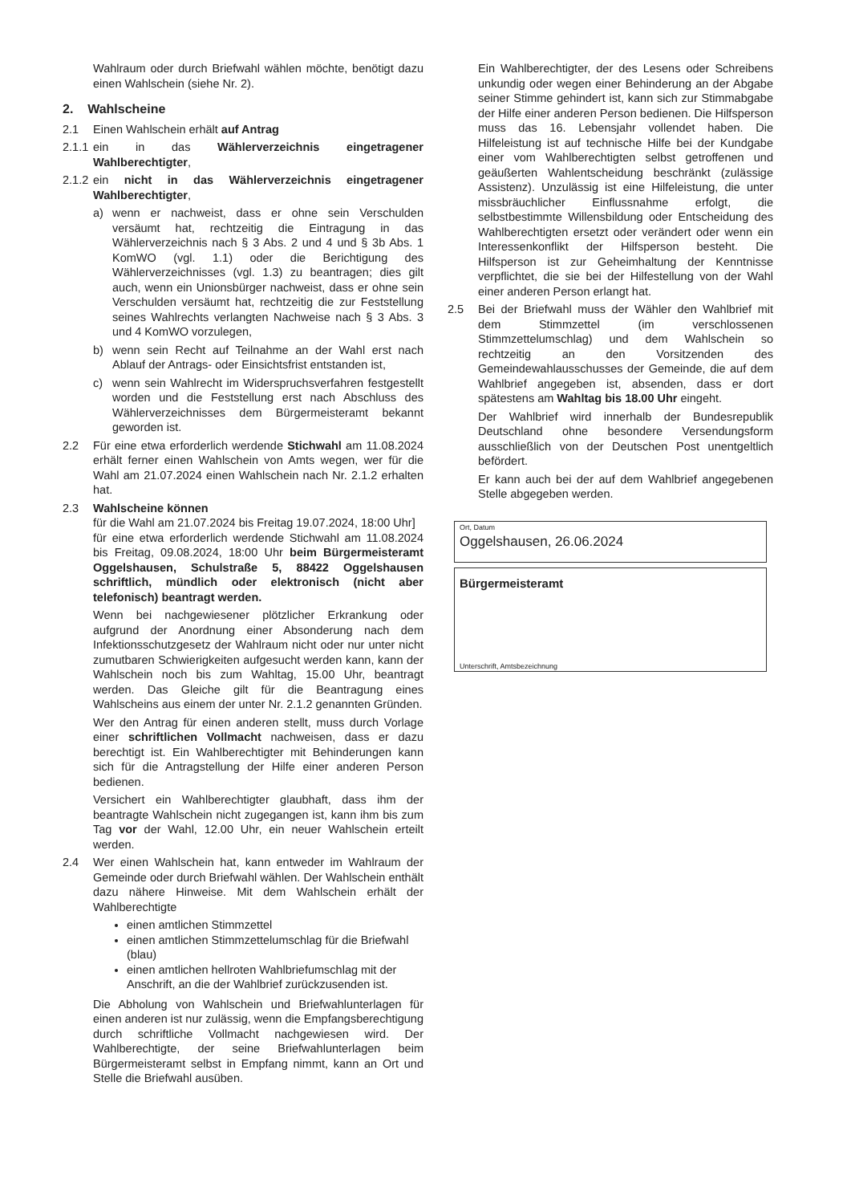Wahlraum oder durch Briefwahl wählen möchte, benötigt dazu einen Wahlschein (siehe Nr. 2).
2. Wahlscheine
2.1 Einen Wahlschein erhält auf Antrag
2.1.1
ein in das Wählerverzeichnis eingetragener Wahlberechtigter,
2.1.2
ein nicht in das Wählerverzeichnis eingetragener Wahlberechtigter,
a) wenn er nachweist, dass er ohne sein Verschulden versäumt hat, rechtzeitig die Eintragung in das Wählerverzeichnis nach § 3 Abs. 2 und 4 und § 3b Abs. 1 KomWO (vgl. 1.1) oder die Berichtigung des Wählerverzeichnisses (vgl. 1.3) zu beantragen; dies gilt auch, wenn ein Unionsbürger nachweist, dass er ohne sein Verschulden versäumt hat, rechtzeitig die zur Feststellung seines Wahlrechts verlangten Nachweise nach § 3 Abs. 3 und 4 KomWO vorzulegen,
b) wenn sein Recht auf Teilnahme an der Wahl erst nach Ablauf der Antrags- oder Einsichtsfrist entstanden ist,
c) wenn sein Wahlrecht im Widerspruchsverfahren festgestellt worden und die Feststellung erst nach Abschluss des Wählerverzeichnisses dem Bürgermeisteramt bekannt geworden ist.
2.2 Für eine etwa erforderlich werdende Stichwahl am 11.08.2024 erhält ferner einen Wahlschein von Amts wegen, wer für die Wahl am 21.07.2024 einen Wahlschein nach Nr. 2.1.2 erhalten hat.
2.3 Wahlscheine können
für die Wahl am 21.07.2024 bis Freitag 19.07.2024, 18:00 Uhr]
für eine etwa erforderlich werdende Stichwahl am 11.08.2024 bis Freitag, 09.08.2024, 18:00 Uhr beim Bürgermeisteramt Oggelshausen, Schulstraße 5, 88422 Oggelshausen schriftlich, mündlich oder elektronisch (nicht aber telefonisch) beantragt werden.
Wenn bei nachgewiesener plötzlicher Erkrankung oder aufgrund der Anordnung einer Absonderung nach dem Infektionsschutzgesetz der Wahlraum nicht oder nur unter nicht zumutbaren Schwierigkeiten aufgesucht werden kann, kann der Wahlschein noch bis zum Wahltag, 15.00 Uhr, beantragt werden. Das Gleiche gilt für die Beantragung eines Wahlscheins aus einem der unter Nr. 2.1.2 genannten Gründen.
Wer den Antrag für einen anderen stellt, muss durch Vorlage einer schriftlichen Vollmacht nachweisen, dass er dazu berechtigt ist. Ein Wahlberechtigter mit Behinderungen kann sich für die Antragstellung der Hilfe einer anderen Person bedienen.
Versichert ein Wahlberechtigter glaubhaft, dass ihm der beantragte Wahlschein nicht zugegangen ist, kann ihm bis zum Tag vor der Wahl, 12.00 Uhr, ein neuer Wahlschein erteilt werden.
2.4 Wer einen Wahlschein hat, kann entweder im Wahlraum der Gemeinde oder durch Briefwahl wählen. Der Wahlschein enthält dazu nähere Hinweise. Mit dem Wahlschein erhält der Wahlberechtigte
einen amtlichen Stimmzettel
einen amtlichen Stimmzettelumschlag für die Briefwahl (blau)
einen amtlichen hellroten Wahlbriefumschlag mit der Anschrift, an die der Wahlbrief zurückzusenden ist.
Die Abholung von Wahlschein und Briefwahlunterlagen für einen anderen ist nur zulässig, wenn die Empfangsberechtigung durch schriftliche Vollmacht nachgewiesen wird. Der Wahlberechtigte, der seine Briefwahlunterlagen beim Bürgermeisteramt selbst in Empfang nimmt, kann an Ort und Stelle die Briefwahl ausüben.
Ein Wahlberechtigter, der des Lesens oder Schreibens unkundig oder wegen einer Behinderung an der Abgabe seiner Stimme gehindert ist, kann sich zur Stimmabgabe der Hilfe einer anderen Person bedienen. Die Hilfsperson muss das 16. Lebensjahr vollendet haben. Die Hilfeleistung ist auf technische Hilfe bei der Kundgabe einer vom Wahlberechtigten selbst getroffenen und geäußerten Wahlentscheidung beschränkt (zulässige Assistenz). Unzulässig ist eine Hilfeleistung, die unter missbräuchlicher Einflussnahme erfolgt, die selbstbestimmte Willensbildung oder Entscheidung des Wahlberechtigten ersetzt oder verändert oder wenn ein Interessenkonflikt der Hilfsperson besteht. Die Hilfsperson ist zur Geheimhaltung der Kenntnisse verpflichtet, die sie bei der Hilfestellung von der Wahl einer anderen Person erlangt hat.
2.5 Bei der Briefwahl muss der Wähler den Wahlbrief mit dem Stimmzettel (im verschlossenen Stimmzettelumschlag) und dem Wahlschein so rechtzeitig an den Vorsitzenden des Gemeindewahlausschusses der Gemeinde, die auf dem Wahlbrief angegeben ist, absenden, dass er dort spätestens am Wahltag bis 18.00 Uhr eingeht.
Der Wahlbrief wird innerhalb der Bundesrepublik Deutschland ohne besondere Versendungsform ausschließlich von der Deutschen Post unentgeltlich befördert.
Er kann auch bei der auf dem Wahlbrief angegebenen Stelle abgegeben werden.
Ort, Datum
Oggelshausen, 26.06.2024
Bürgermeisteramt
Unterschrift, Amtsbezeichnung